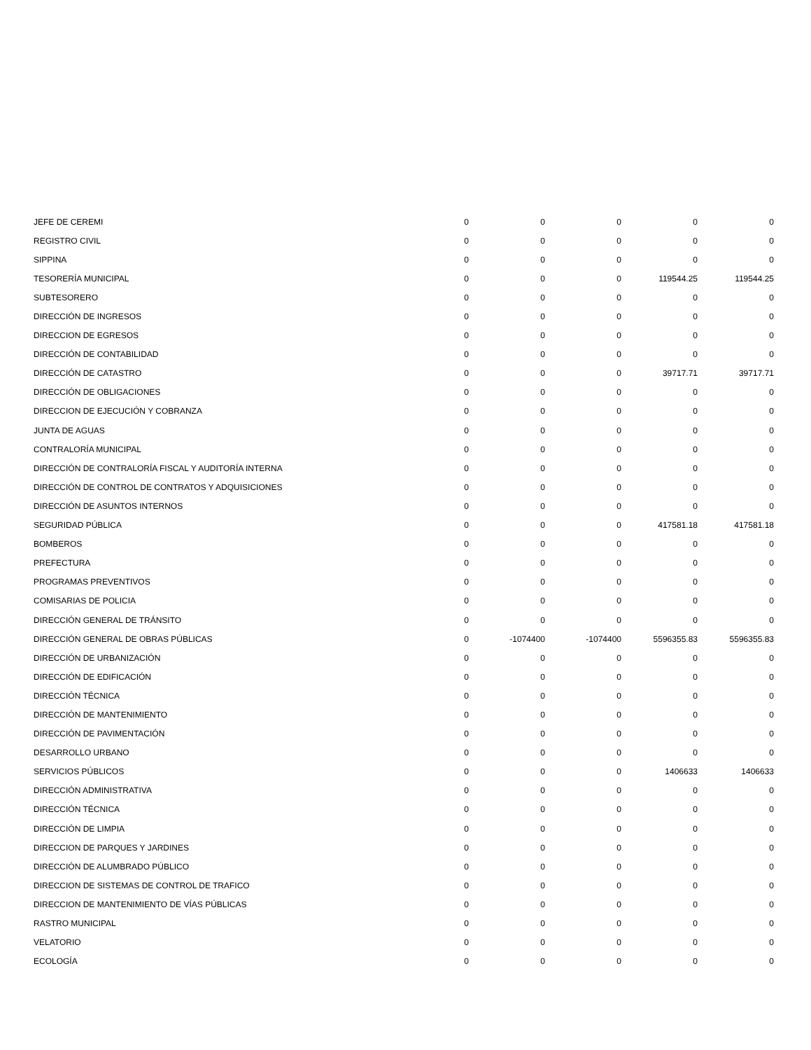| JEFE DE CEREMI | 0 | 0 | 0 | 0 | 0 |
| REGISTRO CIVIL | 0 | 0 | 0 | 0 | 0 |
| SIPPINA | 0 | 0 | 0 | 0 | 0 |
| TESORERÍA MUNICIPAL | 0 | 0 | 0 | 119544.25 | 119544.25 |
| SUBTESORERO | 0 | 0 | 0 | 0 | 0 |
| DIRECCIÓN DE INGRESOS | 0 | 0 | 0 | 0 | 0 |
| DIRECCION DE EGRESOS | 0 | 0 | 0 | 0 | 0 |
| DIRECCIÓN DE CONTABILIDAD | 0 | 0 | 0 | 0 | 0 |
| DIRECCIÓN DE CATASTRO | 0 | 0 | 0 | 39717.71 | 39717.71 |
| DIRECCIÓN DE OBLIGACIONES | 0 | 0 | 0 | 0 | 0 |
| DIRECCION DE EJECUCIÓN Y COBRANZA | 0 | 0 | 0 | 0 | 0 |
| JUNTA DE AGUAS | 0 | 0 | 0 | 0 | 0 |
| CONTRALORÍA MUNICIPAL | 0 | 0 | 0 | 0 | 0 |
| DIRECCIÓN DE CONTRALORÍA FISCAL Y AUDITORÍA INTERNA | 0 | 0 | 0 | 0 | 0 |
| DIRECCIÓN DE CONTROL DE CONTRATOS Y ADQUISICIONES | 0 | 0 | 0 | 0 | 0 |
| DIRECCIÓN DE ASUNTOS INTERNOS | 0 | 0 | 0 | 0 | 0 |
| SEGURIDAD PÚBLICA | 0 | 0 | 0 | 417581.18 | 417581.18 |
| BOMBEROS | 0 | 0 | 0 | 0 | 0 |
| PREFECTURA | 0 | 0 | 0 | 0 | 0 |
| PROGRAMAS PREVENTIVOS | 0 | 0 | 0 | 0 | 0 |
| COMISARIAS DE POLICIA | 0 | 0 | 0 | 0 | 0 |
| DIRECCIÓN GENERAL DE TRÁNSITO | 0 | 0 | 0 | 0 | 0 |
| DIRECCIÓN GENERAL DE OBRAS PÚBLICAS | 0 | -1074400 | -1074400 | 5596355.83 | 5596355.83 |
| DIRECCIÓN DE URBANIZACIÓN | 0 | 0 | 0 | 0 | 0 |
| DIRECCIÓN DE EDIFICACIÓN | 0 | 0 | 0 | 0 | 0 |
| DIRECCIÓN TÉCNICA | 0 | 0 | 0 | 0 | 0 |
| DIRECCIÓN DE MANTENIMIENTO | 0 | 0 | 0 | 0 | 0 |
| DIRECCIÓN DE PAVIMENTACIÓN | 0 | 0 | 0 | 0 | 0 |
| DESARROLLO URBANO | 0 | 0 | 0 | 0 | 0 |
| SERVICIOS PÚBLICOS | 0 | 0 | 0 | 1406633 | 1406633 |
| DIRECCIÓN ADMINISTRATIVA | 0 | 0 | 0 | 0 | 0 |
| DIRECCIÓN TÉCNICA | 0 | 0 | 0 | 0 | 0 |
| DIRECCIÓN DE LIMPIA | 0 | 0 | 0 | 0 | 0 |
| DIRECCION DE PARQUES Y JARDINES | 0 | 0 | 0 | 0 | 0 |
| DIRECCIÓN DE ALUMBRADO PÚBLICO | 0 | 0 | 0 | 0 | 0 |
| DIRECCION DE SISTEMAS DE CONTROL DE TRAFICO | 0 | 0 | 0 | 0 | 0 |
| DIRECCION DE MANTENIMIENTO DE VÍAS PÚBLICAS | 0 | 0 | 0 | 0 | 0 |
| RASTRO MUNICIPAL | 0 | 0 | 0 | 0 | 0 |
| VELATORIO | 0 | 0 | 0 | 0 | 0 |
| ECOLOGÍA | 0 | 0 | 0 | 0 | 0 |